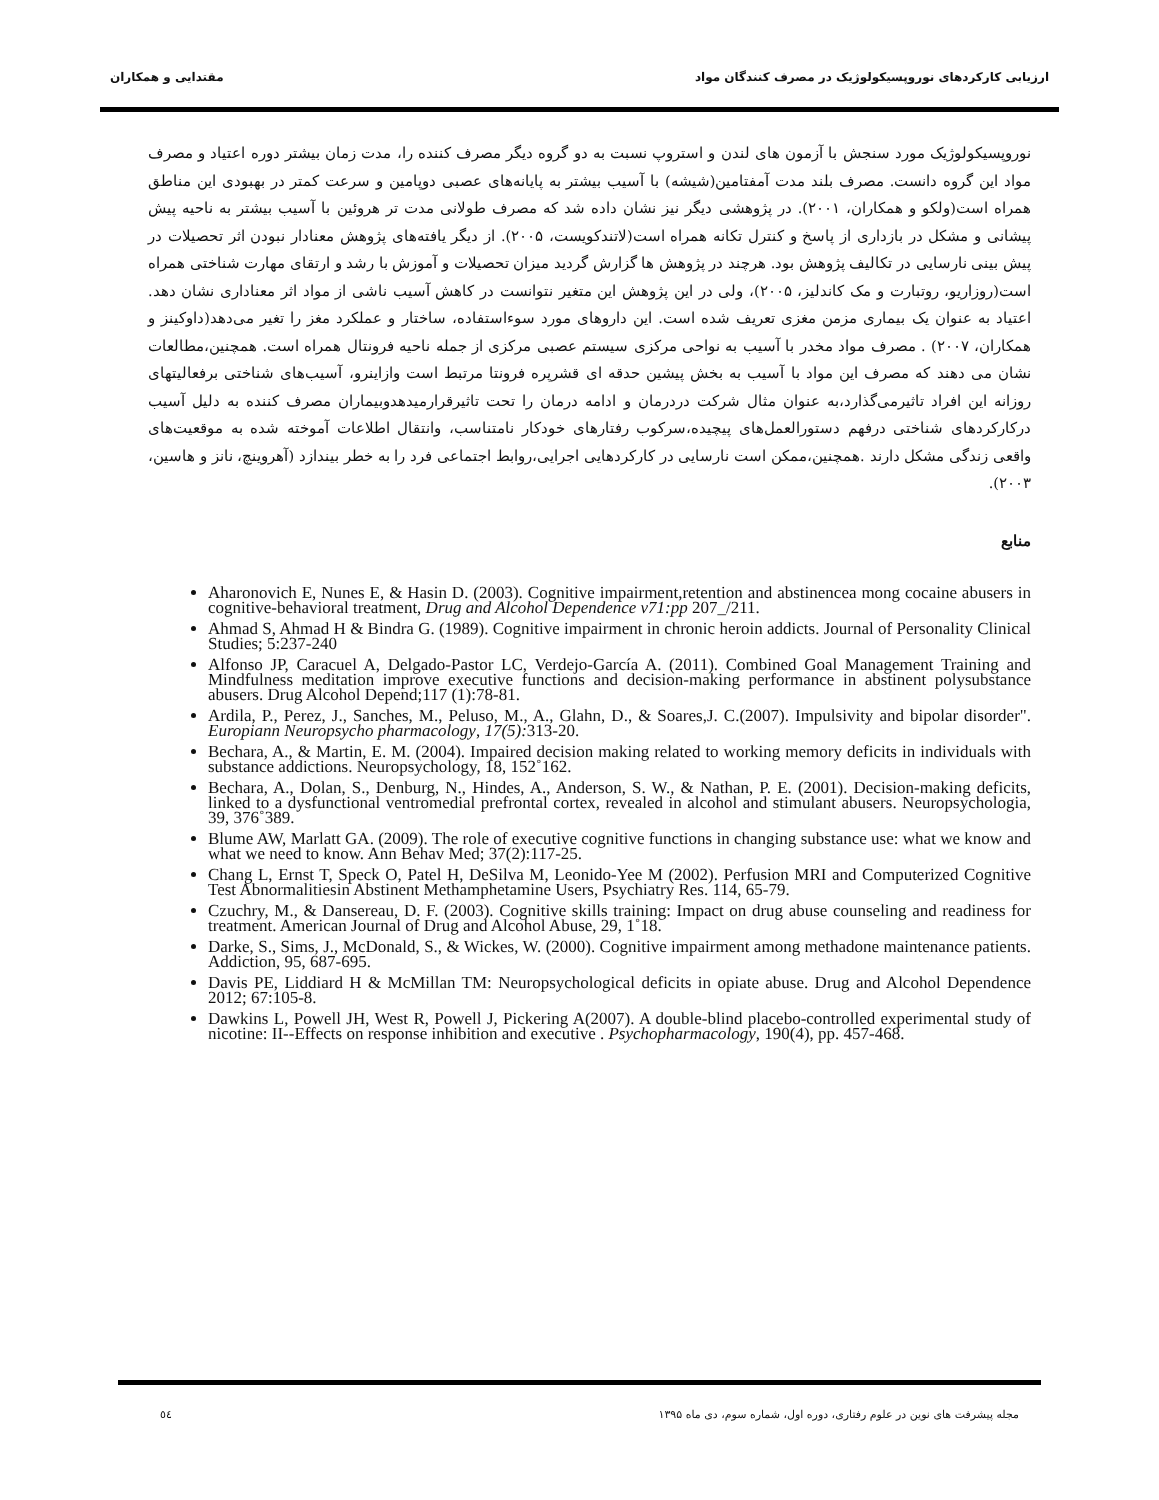ارزیابی کارکردهای نوروپسیکولوژیک در مصرف کنندگان مواد مقتدایی و همکاران
نوروپسیکولوژیک مورد سنجش با آزمون های لندن و استروپ نسبت به دو گروه دیگر مصرف کننده را، مدت زمان بیشتر دوره اعتیاد و مصرف مواد این گروه دانست. مصرف بلند مدت آمفتامین(شیشه) با آسیب بیشتر به پایانه‌های عصبی دوپامین و سرعت کمتر در بهبودی این مناطق همراه است(ولکو و همکاران، ۲۰۰۱). در پژوهشی دیگر نیز نشان داده شد که مصرف طولانی مدت تر هروئین با آسیب بیشتر به ناحیه پیش پیشانی و مشکل در بازداری از پاسخ و کنترل تکانه همراه است(لاتندکویست، ۲۰۰۵). از دیگر یافته‌های پژوهش معنادار نبودن اثر تحصیلات در پیش بینی نارسایی در تکالیف پژوهش بود. هرچند در پژوهش ها گزارش گردید میزان تحصیلات و آموزش با رشد و ارتقای مهارت شناختی همراه است(روزاریو، روتبارت و مک کاندلیز، ۲۰۰۵)، ولی در این پژوهش این متغیر نتوانست در کاهش آسیب ناشی از مواد اثر معناداری نشان دهد. اعتیاد به عنوان یک بیماری مزمن مغزی تعریف شده است. این داروهای مورد سوءاستفاده، ساختار و عملکرد مغز را تغیر می‌دهد(داوکینز و همکاران، ۲۰۰۷) . مصرف مواد مخدر با آسیب به نواحی مرکزی سیستم عصبی مرکزی از جمله ناحیه فرونتال همراه است. همچنین،مطالعات نشان می دهند که مصرف این مواد با آسیب به بخش پیشین حدقه ای قشرپره فرونتا مرتبط است وازاینرو، آسیب‌های شناختی برفعالیتهای روزانه این افراد تاثیرمی‌گذارد،به عنوان مثال شرکت دردرمان و ادامه درمان را تحت تاثیرقرارمیدهدوبیماران مصرف کننده به دلیل آسیب درکارکردهای شناختی درفهم دستورالعمل‌های پیچیده،سرکوب رفتارهای خودکار نامتناسب، وانتقال اطلاعات آموخته شده به موقعیت‌های واقعی زندگی مشکل دارند .همچنین،ممکن است نارسایی در کارکردهایی اجرایی،روابط اجتماعی فرد را به خطر بیندازد (آهروینچ، نانز و هاسین، ۲۰۰۳).
منابع
Aharonovich E, Nunes E, & Hasin D. (2003). Cognitive impairment,retention and abstinencea mong cocaine abusers in cognitive-behavioral treatment, Drug and Alcohol Dependence v71:pp 207_/211.
Ahmad S, Ahmad H & Bindra G. (1989). Cognitive impairment in chronic heroin addicts. Journal of Personality Clinical Studies; 5:237-240
Alfonso JP, Caracuel A, Delgado-Pastor LC, Verdejo-García A. (2011). Combined Goal Management Training and Mindfulness meditation improve executive functions and decision-making performance in abstinent polysubstance abusers. Drug Alcohol Depend;117 (1):78-81.
Ardila, P., Perez, J., Sanches, M., Peluso, M., A., Glahn, D., & Soares,J. C.(2007). Impulsivity and bipolar disorder". Europiann Neuropsycho pharmacology, 17(5): 313-20.
Bechara, A., & Martin, E. M. (2004). Impaired decision making related to working memory deficits in individuals with substance addictions. Neuropsychology, 18, 152˚162.
Bechara, A., Dolan, S., Denburg, N., Hindes, A., Anderson, S. W., & Nathan, P. E. (2001). Decision-making deficits, linked to a dysfunctional ventromedial prefrontal cortex, revealed in alcohol and stimulant abusers. Neuropsychologia, 39, 376˚389.
Blume AW, Marlatt GA. (2009). The role of executive cognitive functions in changing substance use: what we know and what we need to know. Ann Behav Med; 37(2):117-25.
Chang L, Ernst T, Speck O, Patel H, DeSilva M, Leonido-Yee M (2002). Perfusion MRI and Computerized Cognitive Test Abnormalitiesin Abstinent Methamphetamine Users, Psychiatry Res. 114, 65-79.
Czuchry, M., & Dansereau, D. F. (2003). Cognitive skills training: Impact on drug abuse counseling and readiness for treatment. American Journal of Drug and Alcohol Abuse, 29, 1˚18.
Darke, S., Sims, J., McDonald, S., & Wickes, W. (2000). Cognitive impairment among methadone maintenance patients. Addiction, 95, 687-695.
Davis PE, Liddiard H & McMillan TM: Neuropsychological deficits in opiate abuse. Drug and Alcohol Dependence 2012; 67:105-8.
Dawkins L, Powell JH, West R, Powell J, Pickering A(2007). A double-blind placebo-controlled experimental study of nicotine: II--Effects on response inhibition and executive . Psychopharmacology, 190(4), pp. 457-468.
مجله پیشرفت های نوین در علوم رفتاری، دوره اول، شماره سوم، دی ماه ۱۳۹۵ ٥٤